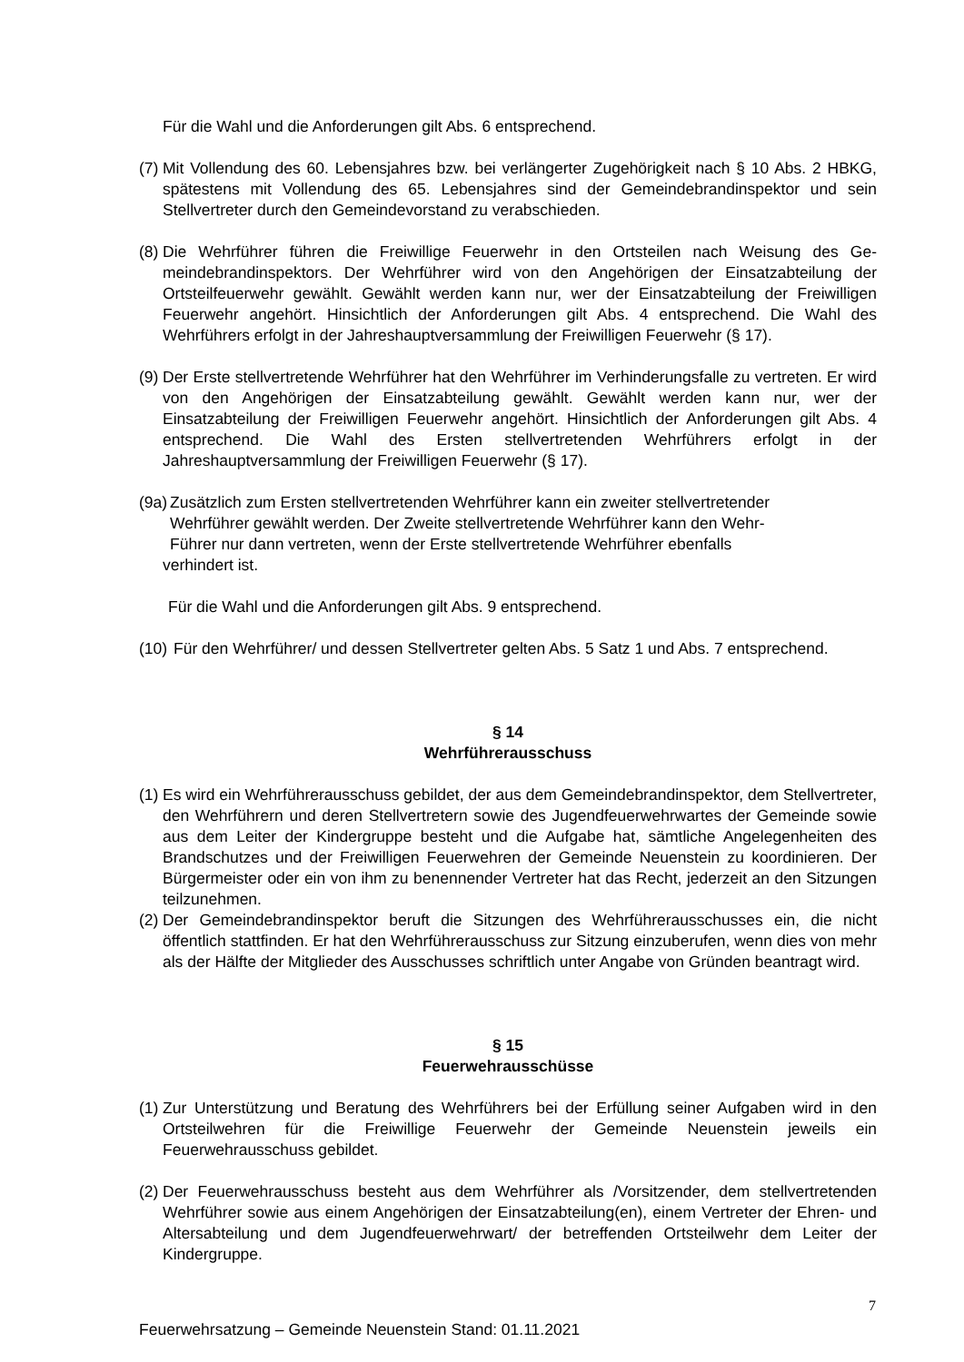Für die Wahl und die Anforderungen gilt Abs. 6 entsprechend.
(7) Mit Vollendung des 60. Lebensjahres bzw. bei verlängerter Zugehörigkeit nach § 10 Abs. 2 HBKG, spätestens mit Vollendung des 65. Lebensjahres sind der Gemeindebrandin­spektor und sein Stellvertreter durch den Gemeindevorstand zu verabschieden.
(8) Die Wehrführer führen die Freiwillige Feuerwehr in den Ortsteilen nach Weisung des Ge­meindebrandinspektors. Der Wehrführer wird von den Angehörigen der Einsatzabteilung der Ortsteilfeuerwehr gewählt. Gewählt werden kann nur, wer der Einsatzabteilung der Freiwilligen Feuerwehr angehört. Hinsichtlich der Anforderungen gilt Abs. 4 entsprechend. Die Wahl des Wehrführers erfolgt in der Jahreshauptversammlung der Freiwilligen Feu­erwehr (§ 17).
(9) Der Erste stellvertretende Wehrführer hat den Wehrführer im Verhinderungsfalle zu ver­treten. Er wird von den Angehörigen der Einsatzabteilung gewählt. Gewählt werden kann nur, wer der Einsatzabteilung der Freiwilligen Feuerwehr angehört. Hinsichtlich der Anfor­derungen gilt Abs. 4 entsprechend. Die Wahl des Ersten stellvertretenden Wehrführers er­folgt in der Jahreshauptversammlung der Freiwilligen Feuerwehr (§ 17).
(9a) Zusätzlich zum Ersten stellvertretenden Wehrführer kann ein zweiter stellvertretender
Wehrführer gewählt werden. Der Zweite stellvertretende Wehrführer kann den Wehr-
Führer nur dann vertreten, wenn der Erste stellvertretende Wehrführer ebenfalls
verhindert ist.
Für die Wahl und die Anforderungen gilt Abs. 9 entsprechend.
(10) Für den Wehrführer/ und dessen Stellvertreter gelten Abs. 5 Satz 1 und Abs. 7 entspre­chend.
§ 14
Wehrführerausschuss
(1) Es wird ein Wehrführerausschuss gebildet, der aus dem Gemeindebrandinspektor, dem Stellvertreter, den Wehrführern und deren Stellvertretern sowie des Jugendfeuerwehrwar­tes der Gemeinde sowie aus dem Leiter der Kindergruppe besteht und die Aufgabe hat, sämtliche Angelegenheiten des Brandschutzes und der Freiwilligen Feuerwehren der Gemeinde Neuenstein zu koordinieren. Der Bürgermeister oder ein von ihm zu benen­nender Vertreter hat das Recht, jederzeit an den Sitzungen teilzunehmen.
(2) Der Gemeindebrandinspektor beruft die Sitzungen des Wehrführerausschusses ein, die nicht öffentlich stattfinden. Er hat den Wehrführerausschuss zur Sitzung einzuberufen, wenn dies von mehr als der Hälfte der Mitglieder des Ausschusses schriftlich unter Anga­be von Gründen beantragt wird.
§ 15
Feuerwehrausschüsse
(1) Zur Unterstützung und Beratung des Wehrführers bei der Erfüllung seiner Aufgaben wird in den Ortsteilwehren für die Freiwillige Feuerwehr der Gemeinde Neuenstein jeweils ein Feuerwehrausschuss gebildet.
(2) Der Feuerwehrausschuss besteht aus dem Wehrführer als /Vorsitzender, dem stellvertre­tenden Wehrführer sowie aus einem Angehörigen der Einsatzabteilung(en), einem Vertre­ter der Ehren- und Altersabteilung und dem Jugendfeuerwehrwart/ der betreffenden Orts­teilwehr dem Leiter der Kindergruppe.
7
Feuerwehrsatzung – Gemeinde Neuenstein Stand: 01.11.2021